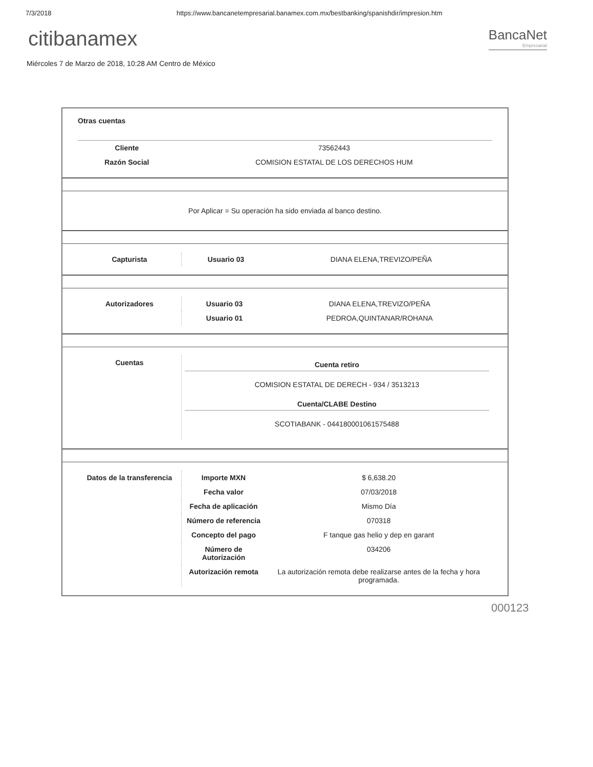7/3/2018 https://www.bancanetempresarial.banamex.com.mx/bestbanking/spanishdir/impresion.htm
citibanamex
BancaNet
Empresarial
Miércoles 7 de Marzo de 2018, 10:28 AM Centro de México
Otras cuentas
| Cliente | 73562443 |
| Razón Social | COMISION ESTATAL DE LOS DERECHOS HUM |
Por Aplicar = Su operación ha sido enviada al banco destino.
| Capturista | Usuario 03 | DIANA ELENA,TREVIZO/PEÑA |
| Autorizadores | Usuario 03 | DIANA ELENA,TREVIZO/PEÑA |
| | Usuario 01 | PEDROA,QUINTANAR/ROHANA |
| Cuentas | Cuenta retiro COMISION ESTATAL DE DERECH - 934 / 3513213 Cuenta/CLABE Destino SCOTIABANK - 044180001061575488 |
| Datos de la transferencia | Importe MXN | $ 6,638.20 |
| | Fecha valor | 07/03/2018 |
| | Fecha de aplicación | Mismo Día |
| | Número de referencia | 070318 |
| | Concepto del pago | F tanque gas helio y dep en garant |
| | Número de Autorización | 034206 |
| | Autorización remota | La autorización remota debe realizarse antes de la fecha y hora programada. |
000123